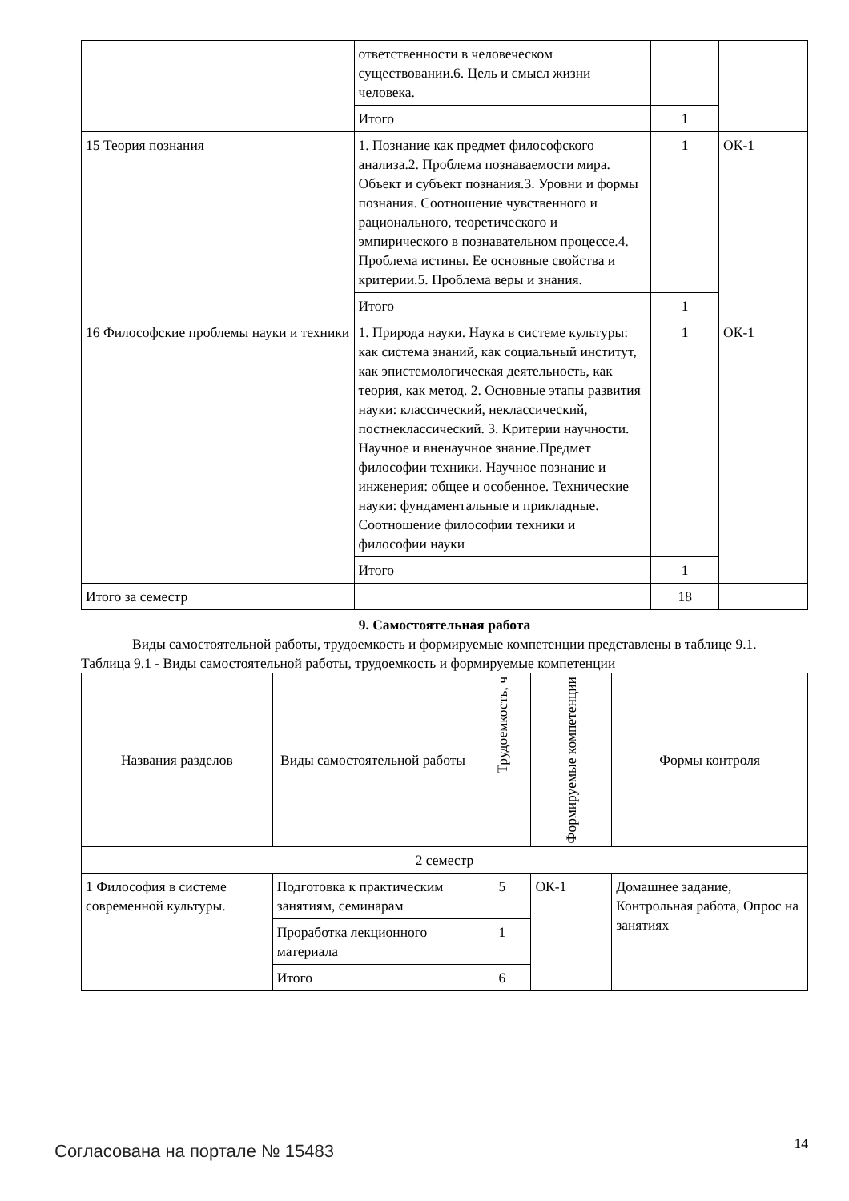| | ответственности в человеческом существовании.6. Цель и смысл жизни человека. | | |
| | Итого | 1 | |
| 15 Теория познания | 1. Познание как предмет философского анализа.2. Проблема познаваемости мира. Объект и субъект познания.3. Уровни и формы познания. Соотношение чувственного и рационального, теоретического и эмпирического в познавательном процессе.4. Проблема истины. Ее основные свойства и критерии.5. Проблема веры и знания. | 1 | ОК-1 |
| | Итого | 1 | |
| 16 Философские проблемы науки и техники | 1. Природа науки. Наука в системе культуры: как система знаний, как социальный институт, как эпистемологическая деятельность, как теория, как метод. 2. Основные этапы развития науки: классический, неклассический, постнеклассический. 3. Критерии научности. Научное и вненаучное знание.Предмет философии техники. Научное познание и инженерия: общее и особенное. Технические науки: фундаментальные и прикладные. Соотношение философии техники и философии науки | 1 | ОК-1 |
| | Итого | 1 | |
| Итого за семестр | | 18 | |
9. Самостоятельная работа
Виды самостоятельной работы, трудоемкость и формируемые компетенции представлены в таблице 9.1.
Таблица 9.1 - Виды самостоятельной работы, трудоемкость и формируемые компетенции
| Названия разделов | Виды самостоятельной работы | Трудоемкость, ч | Формируемые компетенции | Формы контроля |
| --- | --- | --- | --- | --- |
| 2 семестр | | | | |
| 1 Философия в системе современной культуры. | Подготовка к практическим занятиям, семинарам | 5 | ОК-1 | Домашнее задание, Контрольная работа, Опрос на занятиях |
| | Проработка лекционного материала | 1 | | |
| | Итого | 6 | | |
Согласована на портале № 15483 14